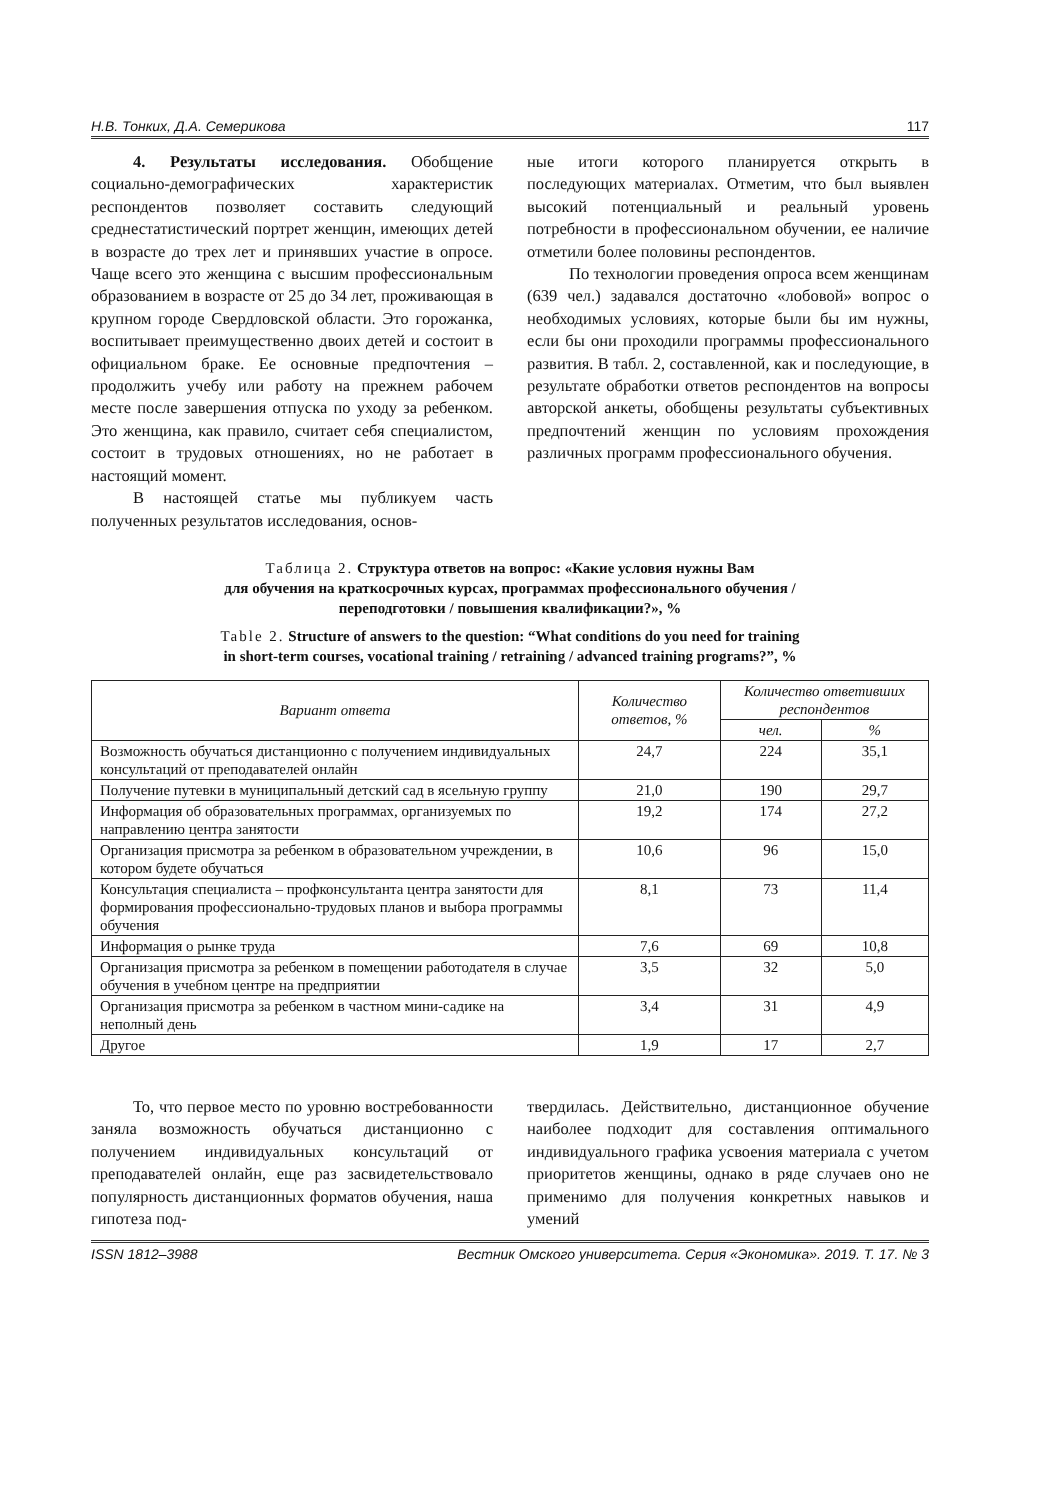Н.В. Тонких, Д.А. Семерикова 117
4. Результаты исследования. Обобщение социально-демографических характеристик респондентов позволяет составить следующий среднестатистический портрет женщин, имеющих детей в возрасте до трех лет и принявших участие в опросе. Чаще всего это женщина с высшим профессиональным образованием в возрасте от 25 до 34 лет, проживающая в крупном городе Свердловской области. Это горожанка, воспитывает преимущественно двоих детей и состоит в официальном браке. Ее основные предпочтения – продолжить учебу или работу на прежнем рабочем месте после завершения отпуска по уходу за ребенком. Это женщина, как правило, считает себя специалистом, состоит в трудовых отношениях, но не работает в настоящий момент.
В настоящей статье мы публикуем часть полученных результатов исследования, основ-
ные итоги которого планируется открыть в последующих материалах. Отметим, что был выявлен высокий потенциальный и реальный уровень потребности в профессиональном обучении, ее наличие отметили более половины респондентов.
По технологии проведения опроса всем женщинам (639 чел.) задавался достаточно «лобовой» вопрос о необходимых условиях, которые были бы им нужны, если бы они проходили программы профессионального развития. В табл. 2, составленной, как и последующие, в результате обработки ответов респондентов на вопросы авторской анкеты, обобщены результаты субъективных предпочтений женщин по условиям прохождения различных программ профессионального обучения.
Таблица 2. Структура ответов на вопрос: «Какие условия нужны Вам
для обучения на краткосрочных курсах, программах профессионального обучения /
переподготовки / повышения квалификации?», %
Table 2. Structure of answers to the question: “What conditions do you need for training
in short-term courses, vocational training / retraining / advanced training programs?”, %
| Вариант ответа | Количество ответов, % | Количество ответивших респондентов | |
| --- | --- | --- | --- |
| | | чел. | % |
| Возможность обучаться дистанционно с получением индивидуальных консультаций от преподавателей онлайн | 24,7 | 224 | 35,1 |
| Получение путевки в муниципальный детский сад в ясельную группу | 21,0 | 190 | 29,7 |
| Информация об образовательных программах, организуемых по направлению центра занятости | 19,2 | 174 | 27,2 |
| Организация присмотра за ребенком в образовательном учреждении, в котором будете обучаться | 10,6 | 96 | 15,0 |
| Консультация специалиста – профконсультанта центра занятости для формирования профессионально-трудовых планов и выбора программы обучения | 8,1 | 73 | 11,4 |
| Информация о рынке труда | 7,6 | 69 | 10,8 |
| Организация присмотра за ребенком в помещении работодателя в случае обучения в учебном центре на предприятии | 3,5 | 32 | 5,0 |
| Организация присмотра за ребенком в частном мини-садике на неполный день | 3,4 | 31 | 4,9 |
| Другое | 1,9 | 17 | 2,7 |
То, что первое место по уровню востребованности заняла возможность обучаться дистанционно с получением индивидуальных консультаций от преподавателей онлайн, еще раз засвидетельствовало популярность дистанционных форматов обучения, наша гипотеза под-
твердилась. Действительно, дистанционное обучение наиболее подходит для составления оптимального индивидуального графика усвоения материала с учетом приоритетов женщины, однако в ряде случаев оно не применимо для получения конкретных навыков и умений
ISSN 1812–3988 Вестник Омского университета. Серия «Экономика». 2019. Т. 17. № 3